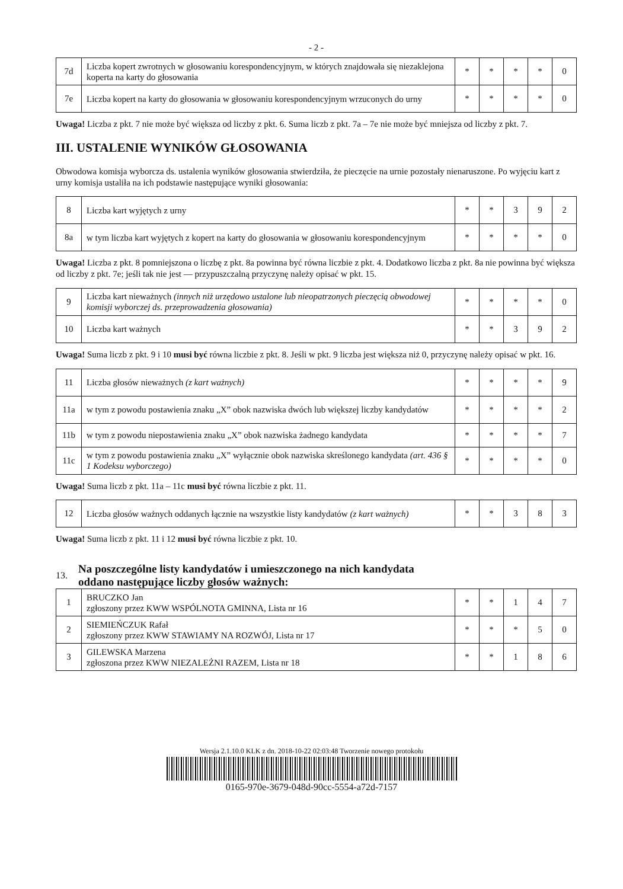- 2 -
| 7d | Liczba kopert zwrotnych w głosowaniu korespondencyjnym, w których znajdowała się niezaklejona koperta na karty do głosowania | * | * | * | * | 0 |
| 7e | Liczba kopert na karty do głosowania w głosowaniu korespondencyjnym wrzuconych do urny | * | * | * | * | 0 |
Uwaga! Liczba z pkt. 7 nie może być większa od liczby z pkt. 6. Suma liczb z pkt. 7a – 7e nie może być mniejsza od liczby z pkt. 7.
III. USTALENIE WYNIKÓW GŁOSOWANIA
Obwodowa komisja wyborcza ds. ustalenia wyników głosowania stwierdziła, że pieczęcie na urnie pozostały nienaruszone. Po wyjęciu kart z urny komisja ustaliła na ich podstawie następujące wyniki głosowania:
| 8 | Liczba kart wyjętych z urny | * | * | 3 | 9 | 2 |
| 8a | w tym liczba kart wyjętych z kopert na karty do głosowania w głosowaniu korespondencyjnym | * | * | * | * | 0 |
Uwaga! Liczba z pkt. 8 pomniejszona o liczbę z pkt. 8a powinna być równa liczbie z pkt. 4. Dodatkowo liczba z pkt. 8a nie powinna być większa od liczby z pkt. 7e; jeśli tak nie jest — przypuszczalną przyczynę należy opisać w pkt. 15.
| 9 | Liczba kart nieważnych (innych niż urzędowo ustalone lub nieopatrzonych pieczęcią obwodowej komisji wyborczej ds. przeprowadzenia głosowania) | * | * | * | * | 0 |
| 10 | Liczba kart ważnych | * | * | 3 | 9 | 2 |
Uwaga! Suma liczb z pkt. 9 i 10 musi być równa liczbie z pkt. 8. Jeśli w pkt. 9 liczba jest większa niż 0, przyczynę należy opisać w pkt. 16.
| 11 | Liczba głosów nieważnych (z kart ważnych) | * | * | * | * | 9 |
| 11a | w tym z powodu postawienia znaku „X” obok nazwiska dwóch lub większej liczby kandydatów | * | * | * | * | 2 |
| 11b | w tym z powodu niepostawienia znaku „X” obok nazwiska żadnego kandydata | * | * | * | * | 7 |
| 11c | w tym z powodu postawienia znaku „X” wyłącznie obok nazwiska skreślonego kandydata (art. 436 § 1 Kodeksu wyborczego) | * | * | * | * | 0 |
Uwaga! Suma liczb z pkt. 11a – 11c musi być równa liczbie z pkt. 11.
| 12 | Liczba głosów ważnych oddanych łącznie na wszystkie listy kandydatów (z kart ważnych) | * | * | 3 | 8 | 3 |
Uwaga! Suma liczb z pkt. 11 i 12 musi być równa liczbie z pkt. 10.
13.
Na poszczególne listy kandydatów i umieszczonego na nich kandydata
oddano następujące liczby głosów ważnych:
| 1 | BRUCZKO Jan zgłoszony przez KWW WSPÓLNOTA GMINNA, Lista nr 16 | * | * | 1 | 4 | 7 |
| 2 | SIEMIEŃCZUK Rafał zgłoszony przez KWW STAWIAMY NA ROZWÓJ, Lista nr 17 | * | * | * | 5 | 0 |
| 3 | GILEWSKA Marzena zgłoszona przez KWW NIEZALEŻNI RAZEM, Lista nr 18 | * | * | 1 | 8 | 6 |
Wersja 2.1.10.0 KLK z dn. 2018-10-22 02:03:48 Tworzenie nowego protokołu
0165-970e-3679-048d-90cc-5554-a72d-7157